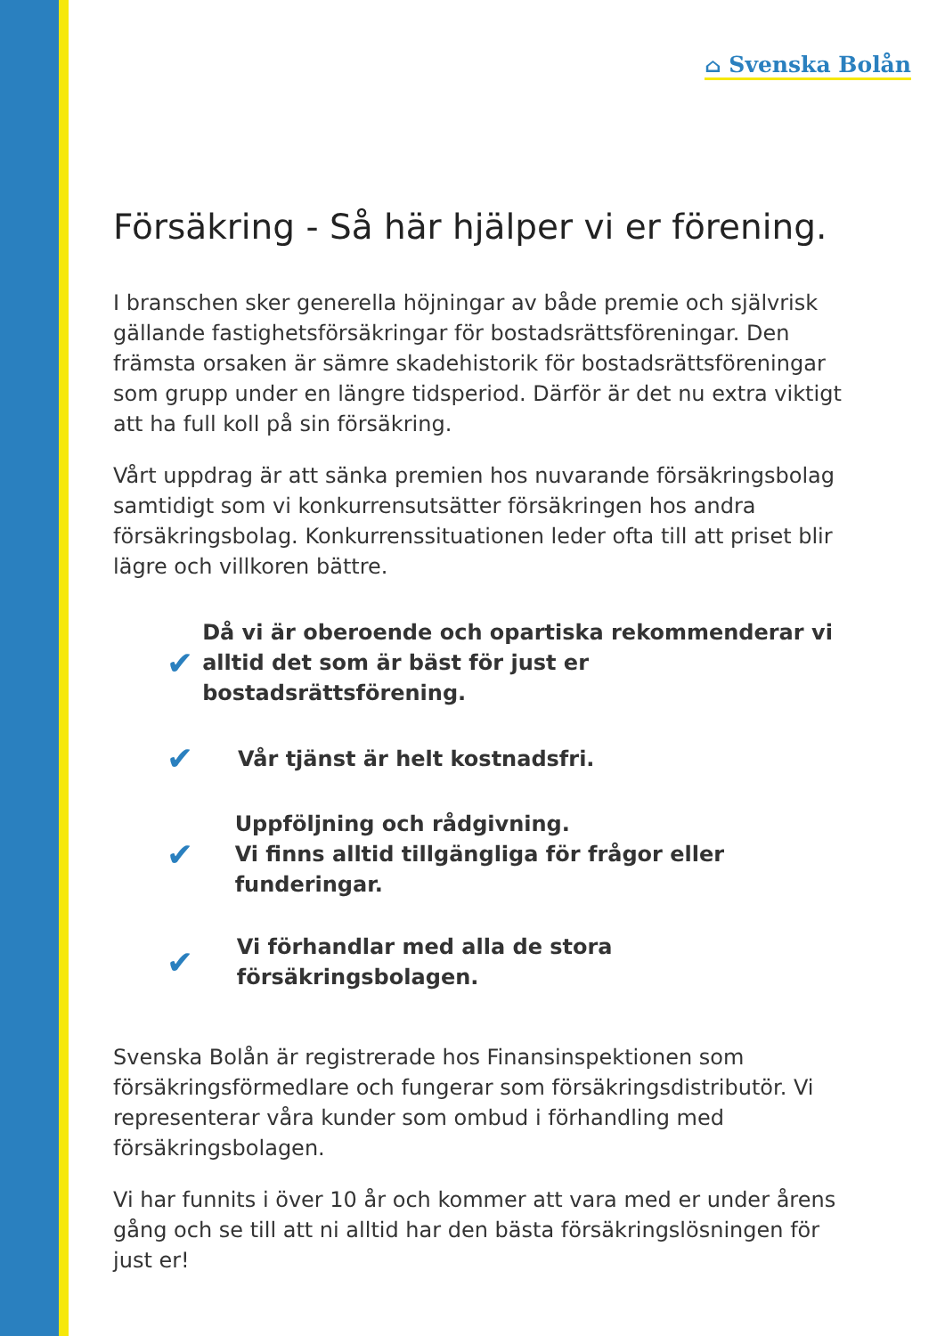⌂ Svenska Bolån
Försäkring - Så här hjälper vi er förening.
I branschen sker generella höjningar av både premie och självrisk gällande fastighetsförsäkringar för bostadsrättsföreningar. Den främsta orsaken är sämre skadehistorik för bostadsrättsföreningar som grupp under en längre tidsperiod. Därför är det nu extra viktigt att ha full koll på sin försäkring.
Vårt uppdrag är att sänka premien hos nuvarande försäkringsbolag samtidigt som vi konkurrensutsätter försäkringen hos andra försäkringsbolag. Konkurrenssituationen leder ofta till att priset blir lägre och villkoren bättre.
✔
Då vi är oberoende och opartiska rekommenderar vi alltid det som är bäst för just er bostadsrättsförening.
✔
Vår tjänst är helt kostnadsfri.
✔
Uppföljning och rådgivning.
Vi finns alltid tillgängliga för frågor eller funderingar.
✔
Vi förhandlar med alla de stora försäkringsbolagen.
Svenska Bolån är registrerade hos Finansinspektionen som försäkringsförmedlare och fungerar som försäkringsdistributör. Vi representerar våra kunder som ombud i förhandling med försäkringsbolagen.
Vi har funnits i över 10 år och kommer att vara med er under årens gång och se till att ni alltid har den bästa försäkringslösningen för just er!